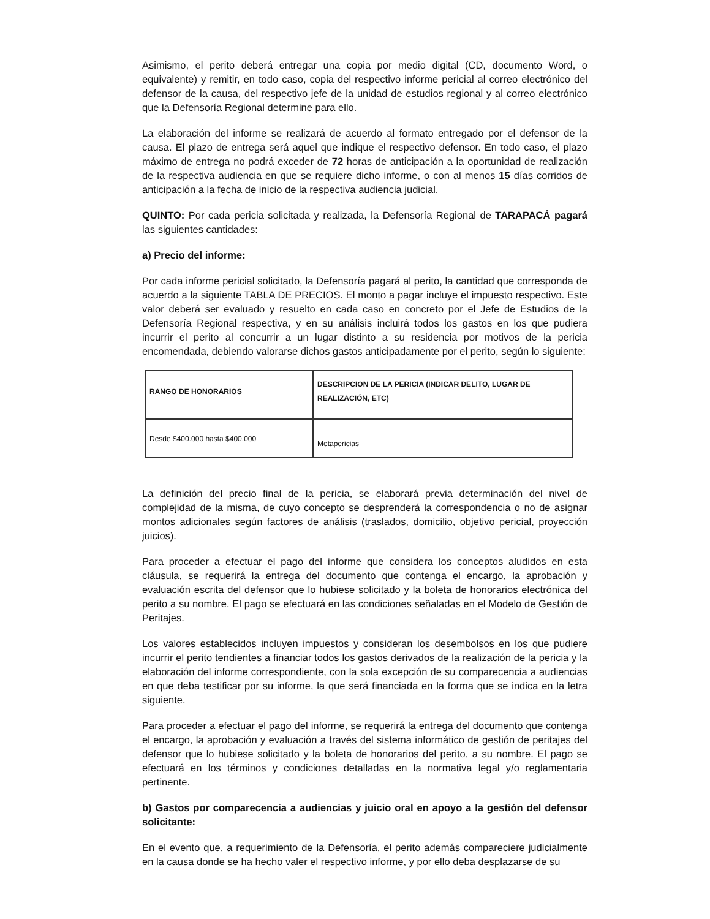Asimismo, el perito deberá entregar una copia por medio digital (CD, documento Word, o equivalente) y remitir, en todo caso, copia del respectivo informe pericial al correo electrónico del defensor de la causa, del respectivo jefe de la unidad de estudios regional y al correo electrónico que la Defensoría Regional determine para ello.
La elaboración del informe se realizará de acuerdo al formato entregado por el defensor de la causa. El plazo de entrega será aquel que indique el respectivo defensor. En todo caso, el plazo máximo de entrega no podrá exceder de 72 horas de anticipación a la oportunidad de realización de la respectiva audiencia en que se requiere dicho informe, o con al menos 15 días corridos de anticipación a la fecha de inicio de la respectiva audiencia judicial.
QUINTO: Por cada pericia solicitada y realizada, la Defensoría Regional de TARAPACÁ pagará las siguientes cantidades:
a) Precio del informe:
Por cada informe pericial solicitado, la Defensoría pagará al perito, la cantidad que corresponda de acuerdo a la siguiente TABLA DE PRECIOS. El monto a pagar incluye el impuesto respectivo. Este valor deberá ser evaluado y resuelto en cada caso en concreto por el Jefe de Estudios de la Defensoría Regional respectiva, y en su análisis incluirá todos los gastos en los que pudiera incurrir el perito al concurrir a un lugar distinto a su residencia por motivos de la pericia encomendada, debiendo valorarse dichos gastos anticipadamente por el perito, según lo siguiente:
| RANGO DE HONORARIOS | DESCRIPCION DE LA PERICIA (INDICAR DELITO, LUGAR DE REALIZACIÓN, ETC) |
| Desde $400.000 hasta $400.000 | Metapericias |
La definición del precio final de la pericia, se elaborará previa determinación del nivel de complejidad de la misma, de cuyo concepto se desprenderá la correspondencia o no de asignar montos adicionales según factores de análisis (traslados, domicilio, objetivo pericial, proyección juicios).
Para proceder a efectuar el pago del informe que considera los conceptos aludidos en esta cláusula, se requerirá la entrega del documento que contenga el encargo, la aprobación y evaluación escrita del defensor que lo hubiese solicitado y la boleta de honorarios electrónica del perito a su nombre. El pago se efectuará en las condiciones señaladas en el Modelo de Gestión de Peritajes.
Los valores establecidos incluyen impuestos y consideran los desembolsos en los que pudiere incurrir el perito tendientes a financiar todos los gastos derivados de la realización de la pericia y la elaboración del informe correspondiente, con la sola excepción de su comparecencia a audiencias en que deba testificar por su informe, la que será financiada en la forma que se indica en la letra siguiente.
Para proceder a efectuar el pago del informe, se requerirá la entrega del documento que contenga el encargo, la aprobación y evaluación a través del sistema informático de gestión de peritajes del defensor que lo hubiese solicitado y la boleta de honorarios del perito, a su nombre. El pago se efectuará en los términos y condiciones detalladas en la normativa legal y/o reglamentaria pertinente.
b) Gastos por comparecencia a audiencias y juicio oral en apoyo a la gestión del defensor solicitante:
En el evento que, a requerimiento de la Defensoría, el perito además compareciere judicialmente en la causa donde se ha hecho valer el respectivo informe, y por ello deba desplazarse de su